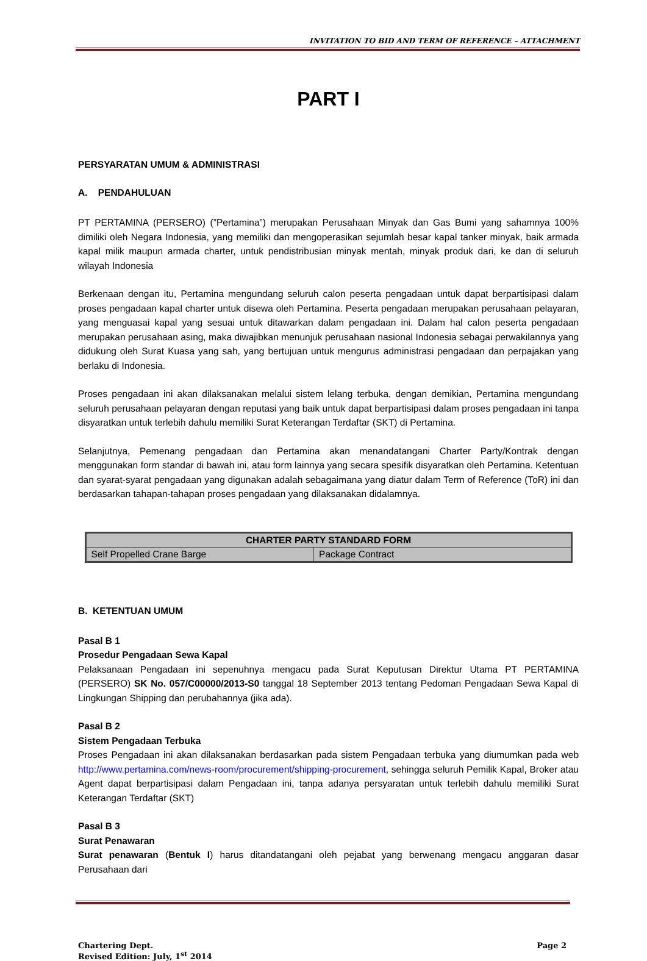INVITATION TO BID AND TERM OF REFERENCE – ATTACHMENT
PART I
PERSYARATAN UMUM & ADMINISTRASI
A. PENDAHULUAN
PT PERTAMINA (PERSERO) (”Pertamina”) merupakan Perusahaan Minyak dan Gas Bumi yang sahamnya 100% dimiliki oleh Negara Indonesia, yang memiliki dan mengoperasikan sejumlah besar kapal tanker minyak, baik armada kapal milik maupun armada charter, untuk pendistribusian minyak mentah, minyak produk dari, ke dan di seluruh wilayah Indonesia
Berkenaan dengan itu, Pertamina mengundang seluruh calon peserta pengadaan untuk dapat berpartisipasi dalam proses pengadaan kapal charter untuk disewa oleh Pertamina. Peserta pengadaan merupakan perusahaan pelayaran, yang menguasai kapal yang sesuai untuk ditawarkan dalam pengadaan ini. Dalam hal calon peserta pengadaan merupakan perusahaan asing, maka diwajibkan menunjuk perusahaan nasional Indonesia sebagai perwakilannya yang didukung oleh Surat Kuasa yang sah, yang bertujuan untuk mengurus administrasi pengadaan dan perpajakan yang berlaku di Indonesia.
Proses pengadaan ini akan dilaksanakan melalui sistem lelang terbuka, dengan demikian, Pertamina mengundang seluruh perusahaan pelayaran dengan reputasi yang baik untuk dapat berpartisipasi dalam proses pengadaan ini tanpa disyaratkan untuk terlebih dahulu memiliki Surat Keterangan Terdaftar (SKT) di Pertamina.
Selanjutnya, Pemenang pengadaan dan Pertamina akan menandatangani Charter Party/Kontrak dengan menggunakan form standar di bawah ini, atau form lainnya yang secara spesifik disyaratkan oleh Pertamina. Ketentuan dan syarat-syarat pengadaan yang digunakan adalah sebagaimana yang diatur dalam Term of Reference (ToR) ini dan berdasarkan tahapan-tahapan proses pengadaan yang dilaksanakan didalamnya.
| CHARTER PARTY STANDARD FORM | |
| --- | --- |
| Self Propelled Crane Barge | Package Contract |
B. KETENTUAN UMUM
Pasal B 1
Prosedur Pengadaan Sewa Kapal
Pelaksanaan Pengadaan ini sepenuhnya mengacu pada Surat Keputusan Direktur Utama PT PERTAMINA (PERSERO) SK No. 057/C00000/2013-S0 tanggal 18 September 2013 tentang Pedoman Pengadaan Sewa Kapal di Lingkungan Shipping dan perubahannya (jika ada).
Pasal B 2
Sistem Pengadaan Terbuka
Proses Pengadaan ini akan dilaksanakan berdasarkan pada sistem Pengadaan terbuka yang diumumkan pada web http://www.pertamina.com/news-room/procurement/shipping-procurement, sehingga seluruh Pemilik Kapal, Broker atau Agent dapat berpartisipasi dalam Pengadaan ini, tanpa adanya persyaratan untuk terlebih dahulu memiliki Surat Keterangan Terdaftar (SKT)
Pasal B 3
Surat Penawaran
Surat penawaran (Bentuk I) harus ditandatangani oleh pejabat yang berwenang mengacu anggaran dasar Perusahaan dari
Chartering Dept.
Revised Edition: July, 1<sup>st</sup> 2014
Page 2